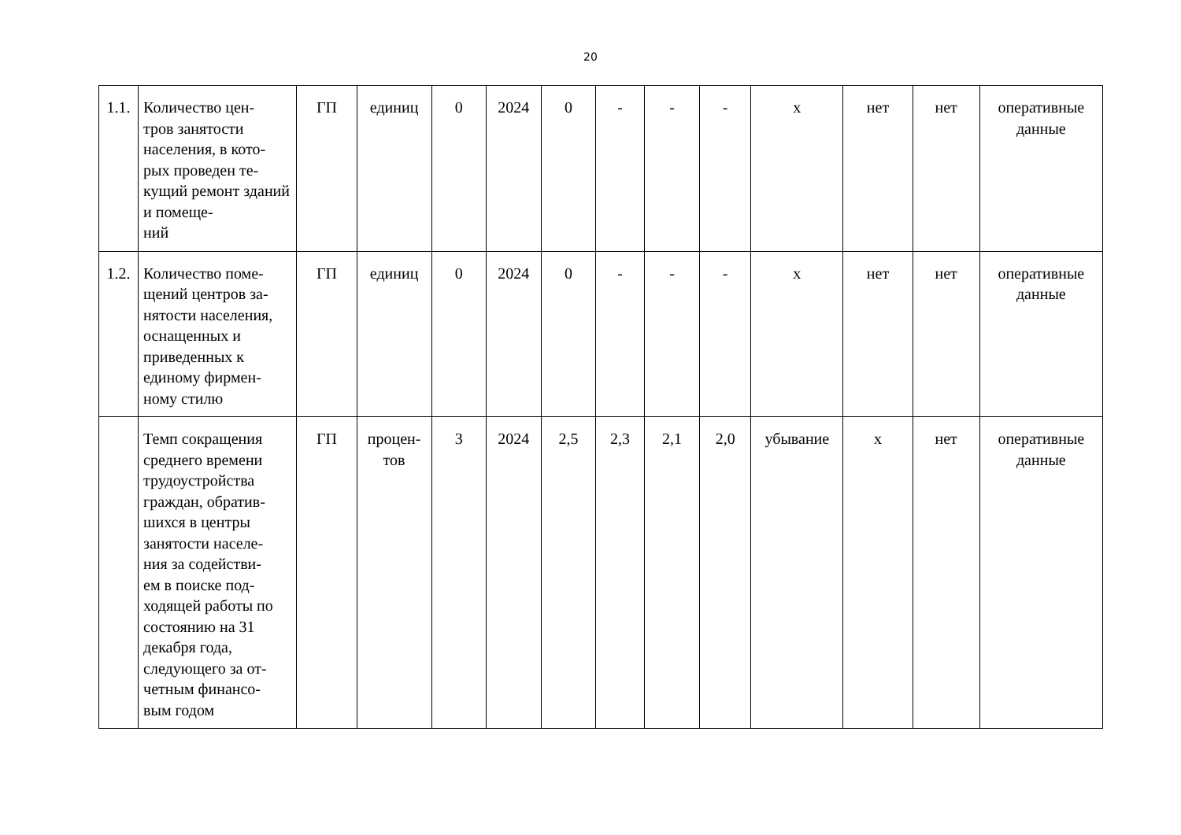20
| 1.1. | Количество цен- тров занятости населения, в кото- рых проведен те- кущий ремонт зданий и помеще- ний | ГП | единиц | 0 | 2024 | 0 | - | - | - | х | нет | нет | оперативные данные |
| 1.2. | Количество поме- щений центров за- нятости населения, оснащенных и приведенных к единому фирмен- ному стилю | ГП | единиц | 0 | 2024 | 0 | - | - | - | х | нет | нет | оперативные данные |
| | Темп сокращения среднего времени трудоустройства граждан, обратив- шихся в центры занятости населе- ния за содействи- ем в поиске под- ходящей работы по состоянию на 31 декабря года, следующего за от- четным финансо- вым годом | ГП | процен- тов | 3 | 2024 | 2,5 | 2,3 | 2,1 | 2,0 | убывание | х | нет | оперативные данные |